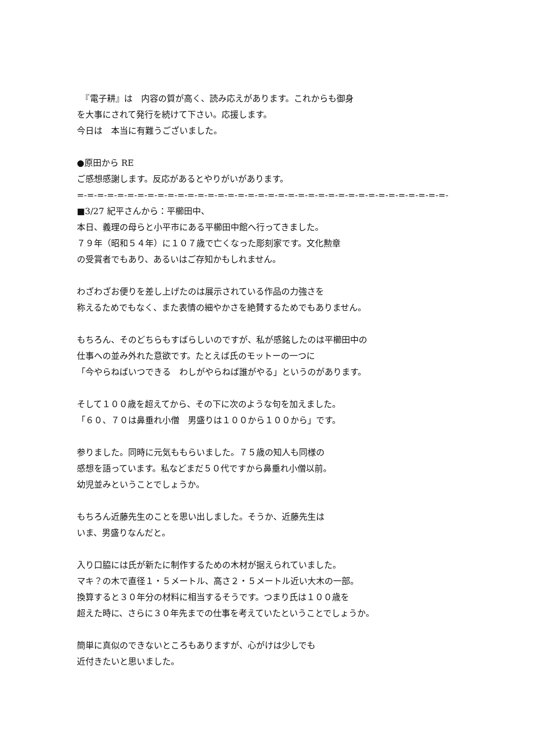『電子耕』は　内容の質が高く、読み応えがあります。これからも御身
を大事にされて発行を続けて下さい。応援します。
今日は　本当に有難うございました。
●原田から RE
ご感想感謝します。反応があるとやりがいがあります。
=-=-=-=-=-=-=-=-=-=-=-=-=-=-=-=-=-=-=-=-=-=-=-=-=-=-=-=-=-=-=-=-=-=-=-=-=-
■3/27 紀平さんから：平櫛田中、
本日、義理の母らと小平市にある平櫛田中館へ行ってきました。
７９年（昭和５４年）に１０７歳で亡くなった彫刻家です。文化勲章
の受賞者でもあり、あるいはご存知かもしれません。
わざわざお便りを差し上げたのは展示されている作品の力強さを
称えるためでもなく、また表情の細やかさを絶賛するためでもありません。
もちろん、そのどちらもすばらしいのですが、私が感銘したのは平櫛田中の
仕事への並み外れた意欲です。たとえば氏のモットーの一つに
「今やらねばいつできる　わしがやらねば誰がやる」というのがあります。
そして１００歳を超えてから、その下に次のような句を加えました。
「６０、７０は鼻垂れ小僧　男盛りは１００から１００から」です。
参りました。同時に元気ももらいました。７５歳の知人も同様の
感想を語っています。私などまだ５０代ですから鼻垂れ小僧以前。
幼児並みということでしょうか。
もちろん近藤先生のことを思い出しました。そうか、近藤先生は
いま、男盛りなんだと。
入り口脇には氏が新たに制作するための木材が据えられていました。
マキ？の木で直径１・５メートル、高さ２・５メートル近い大木の一部。
換算すると３０年分の材料に相当するそうです。つまり氏は１００歳を
超えた時に、さらに３０年先までの仕事を考えていたということでしょうか。
簡単に真似のできないところもありますが、心がけは少しでも
近付きたいと思いました。